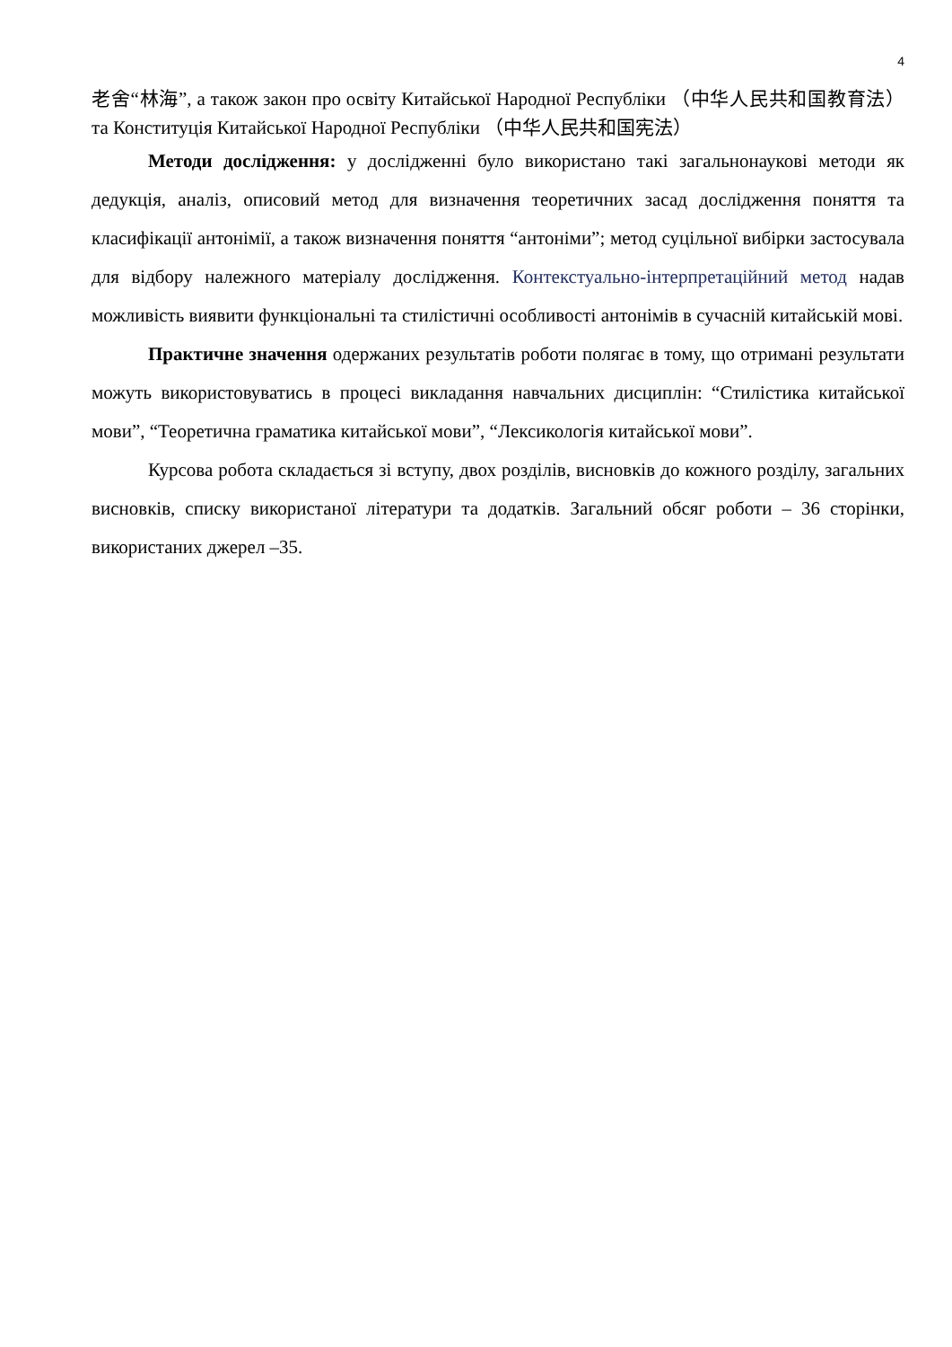4
老舍“林海”, а також закон про освіту Китайської Народної Республіки （中华人民共和国教育法）та Конституція Китайської Народної Республіки （中华人民共和国宪法）
Методи дослідження: у дослідженні було використано такі загальнонаукові методи як дедукція, аналіз, описовий метод для визначення теоретичних засад дослідження поняття та класифікації антонімії, а також визначення поняття “антоніми”; метод суцільної вибірки застосувала для відбору належного матеріалу дослідження. Контекстуально-інтерпретаційний метод надав можливість виявити функціональні та стилістичні особливості антонімів в сучасній китайській мові.
Практичне значення одержаних результатів роботи полягає в тому, що отримані результати можуть використовуватись в процесі викладання навчальних дисциплін: “Стилістика китайської мови”, “Теоретична граматика китайської мови”, “Лексикологія китайської мови”.
Курсова робота складається зі вступу, двох розділів, висновків до кожного розділу, загальних висновків, списку використаної літератури та додатків. Загальний обсяг роботи – 36 сторінки, використаних джерел –35.